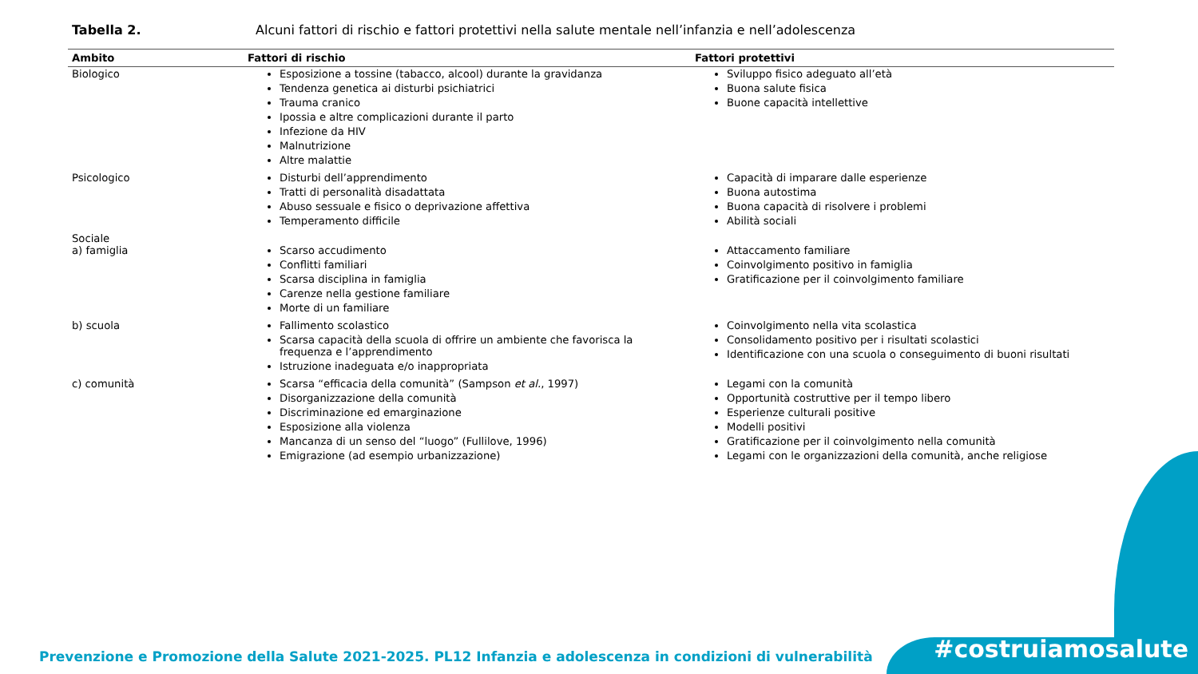Tabella 2. Alcuni fattori di rischio e fattori protettivi nella salute mentale nell’infanzia e nell’adolescenza
| Ambito | Fattori di rischio | Fattori protettivi |
| --- | --- | --- |
| Biologico | Esposizione a tossine (tabacco, alcool) durante la gravidanza Tendenza genetica ai disturbi psichiatrici Trauma cranico Ipossia e altre complicazioni durante il parto Infezione da HIV Malnutrizione Altre malattie | Sviluppo fisico adeguato all’età Buona salute fisica Buone capacità intellettive |
| Psicologico | Disturbi dell’apprendimento Tratti di personalità disadattata Abuso sessuale e fisico o deprivazione affettiva Temperamento difficile | Capacità di imparare dalle esperienze Buona autostima Buona capacità di risolvere i problemi Abilità sociali |
| Sociale a) famiglia | Scarso accudimento Conflitti familiari Scarsa disciplina in famiglia Carenze nella gestione familiare Morte di un familiare | Attaccamento familiare Coinvolgimento positivo in famiglia Gratificazione per il coinvolgimento familiare |
| b) scuola | Fallimento scolastico Scarsa capacità della scuola di offrire un ambiente che favorisca la frequenza e l’apprendimento Istruzione inadeguata e/o inappropriata | Coinvolgimento nella vita scolastica Consolidamento positivo per i risultati scolastici Identificazione con una scuola o conseguimento di buoni risultati |
| c) comunità | Scarsa “efficacia della comunità” (Sampson et al. , 1997) Disorganizzazione della comunità Discriminazione ed emarginazione Esposizione alla violenza Mancanza di un senso del “luogo” (Fullilove, 1996) Emigrazione (ad esempio urbanizzazione) | Legami con la comunità Opportunità costruttive per il tempo libero Esperienze culturali positive Modelli positivi Gratificazione per il coinvolgimento nella comunità Legami con le organizzazioni della comunità, anche religiose |
Prevenzione e Promozione della Salute 2021-2025. PL12 Infanzia e adolescenza in condizioni di vulnerabilità
#costruiamosalute